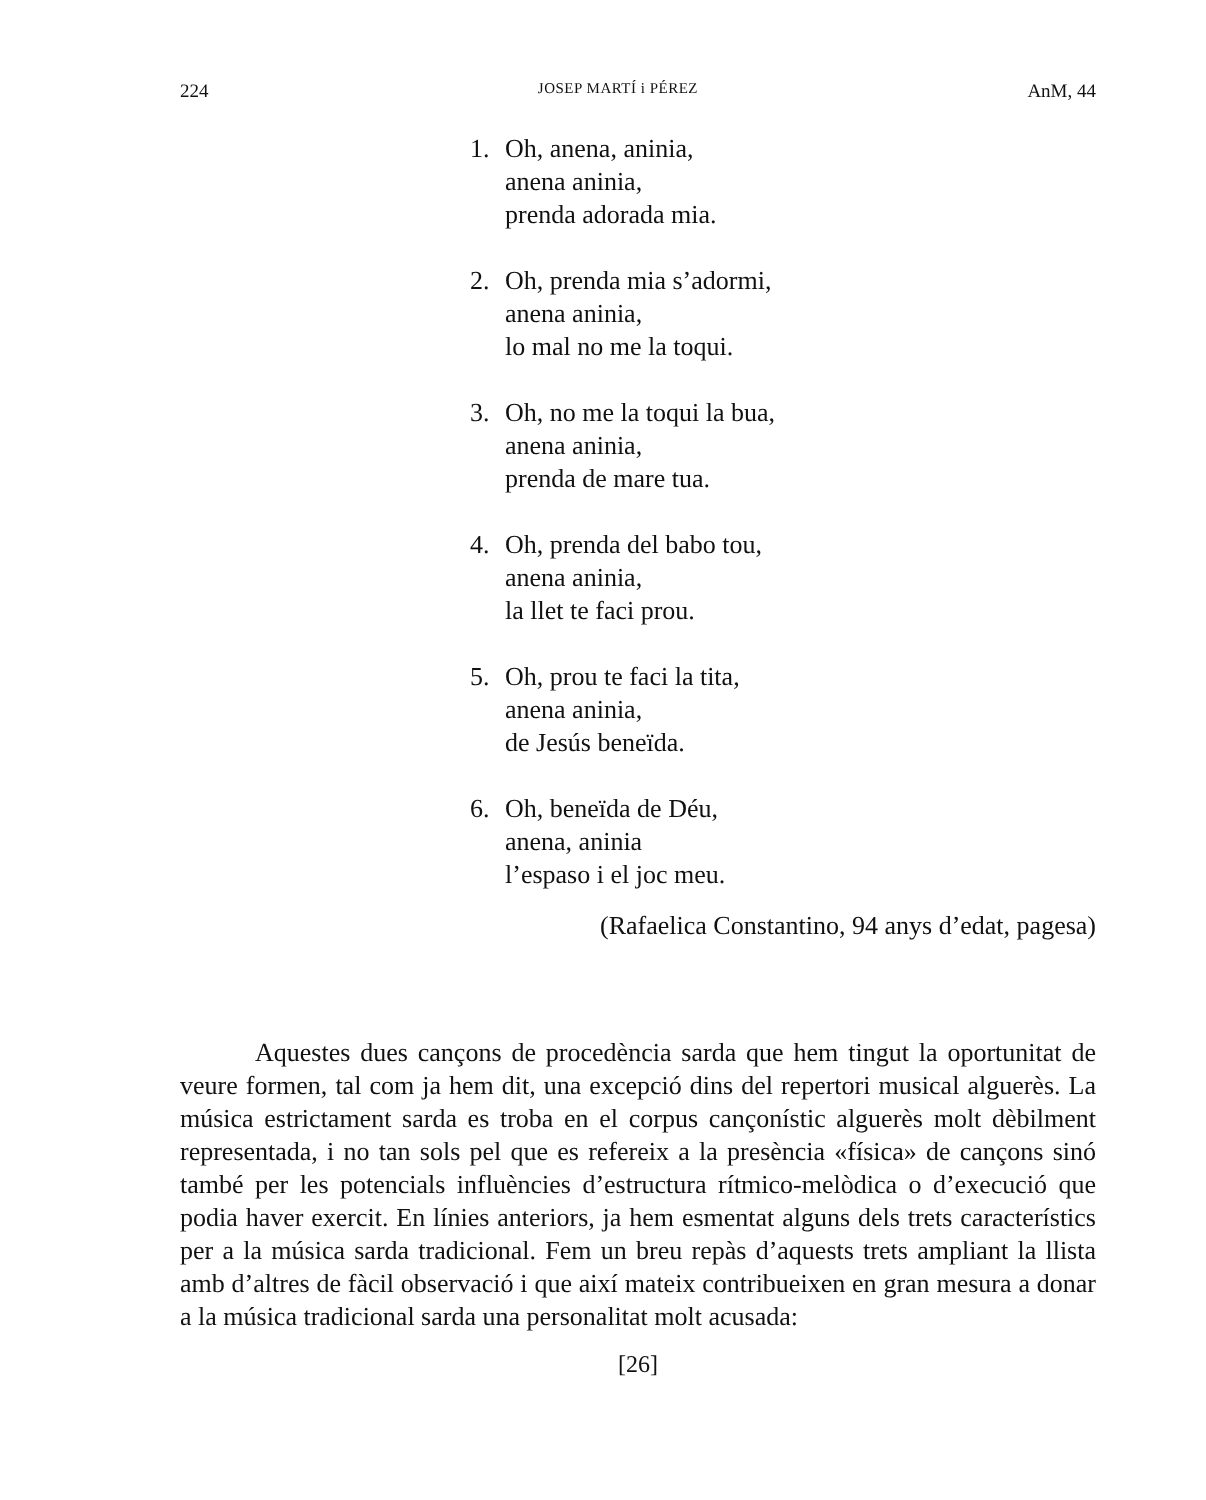224 JOSEP MARTÍ i PÉREZ AnM, 44
1. Oh, anena, aninia,
anena aninia,
prenda adorada mia.
2. Oh, prenda mia s’adormi,
anena aninia,
lo mal no me la toqui.
3. Oh, no me la toqui la bua,
anena aninia,
prenda de mare tua.
4. Oh, prenda del babo tou,
anena aninia,
la llet te faci prou.
5. Oh, prou te faci la tita,
anena aninia,
de Jesús beneïda.
6. Oh, beneïda de Déu,
anena, aninia
l’espaso i el joc meu.
(Rafaelica Constantino, 94 anys d’edat, pagesa)
Aquestes dues cançons de procedència sarda que hem tingut la oportunitat de veure formen, tal com ja hem dit, una excepció dins del repertori musical alguerès. La música estrictament sarda es troba en el corpus cançonístic alguerès molt dèbilment representada, i no tan sols pel que es refereix a la presència «física» de cançons sinó també per les potencials influències d’estructura rítmico-melòdica o d’execució que podia haver exercit. En línies anteriors, ja hem esmentat alguns dels trets característics per a la música sarda tradicional. Fem un breu repàs d’aquests trets ampliant la llista amb d’altres de fàcil observació i que així mateix contribueixen en gran mesura a donar a la música tradicional sarda una personalitat molt acusada:
[26]